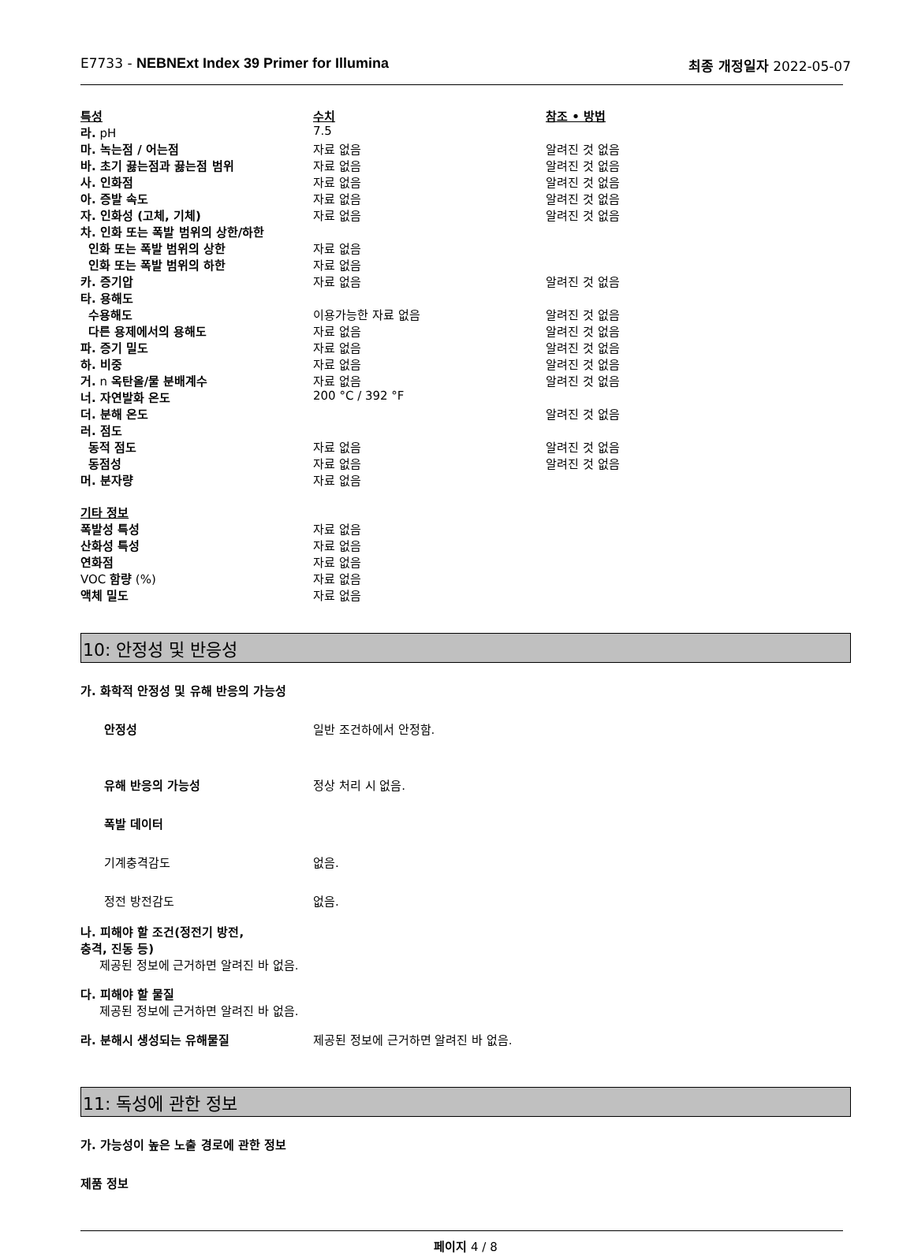E7733 - NEBNExt Index 39 Primer for Illumina
최종 개정일자 2022-05-07
| 특성 | 수치 | 참조 • 방법 |
| 라. pH | 7.5 | |
| 마. 녹는점 / 어는점 | 자료 없음 | 알려진 것 없음 |
| 바. 초기 끓는점과 끓는점 범위 | 자료 없음 | 알려진 것 없음 |
| 사. 인화점 | 자료 없음 | 알려진 것 없음 |
| 아. 증발 속도 | 자료 없음 | 알려진 것 없음 |
| 자. 인화성 (고체, 기체) | 자료 없음 | 알려진 것 없음 |
| 차. 인화 또는 폭발 범위의 상한/하한 | | |
| 인화 또는 폭발 범위의 상한 | 자료 없음 | |
| 인화 또는 폭발 범위의 하한 | 자료 없음 | |
| 카. 증기압 | 자료 없음 | 알려진 것 없음 |
| 타. 용해도 | | |
| 수용해도 | 이용가능한 자료 없음 | 알려진 것 없음 |
| 다른 용제에서의 용해도 | 자료 없음 | 알려진 것 없음 |
| 파. 증기 밀도 | 자료 없음 | 알려진 것 없음 |
| 하. 비중 | 자료 없음 | 알려진 것 없음 |
| 거. n 옥탄올/물 분배계수 | 자료 없음 | 알려진 것 없음 |
| 너. 자연발화 온도 | 200 °C / 392 °F | |
| 더. 분해 온도 | | 알려진 것 없음 |
| 러. 점도 | | |
| 동적 점도 | 자료 없음 | 알려진 것 없음 |
| 동점성 | 자료 없음 | 알려진 것 없음 |
| 머. 분자량 | 자료 없음 | |
| 기타 정보 | | |
| 폭발성 특성 | 자료 없음 | |
| 산화성 특성 | 자료 없음 | |
| 연화점 | 자료 없음 | |
| VOC 함량 (%) | 자료 없음 | |
| 액체 밀도 | 자료 없음 | |
10: 안정성 및 반응성
가. 화학적 안정성 및 유해 반응의 가능성
안정성 일반 조건하에서 안정함.
유해 반응의 가능성 정상 처리 시 없음.
폭발 데이터
기계충격감도 없음.
정전 방전감도 없음.
나. 피해야 할 조건(정전기 방전,
충격, 진동 등)
제공된 정보에 근거하면 알려진 바 없음.
다. 피해야 할 물질
제공된 정보에 근거하면 알려진 바 없음.
라. 분해시 생성되는 유해물질 제공된 정보에 근거하면 알려진 바 없음.
11: 독성에 관한 정보
가. 가능성이 높은 노출 경로에 관한 정보
제품 정보
페이지 4 / 8